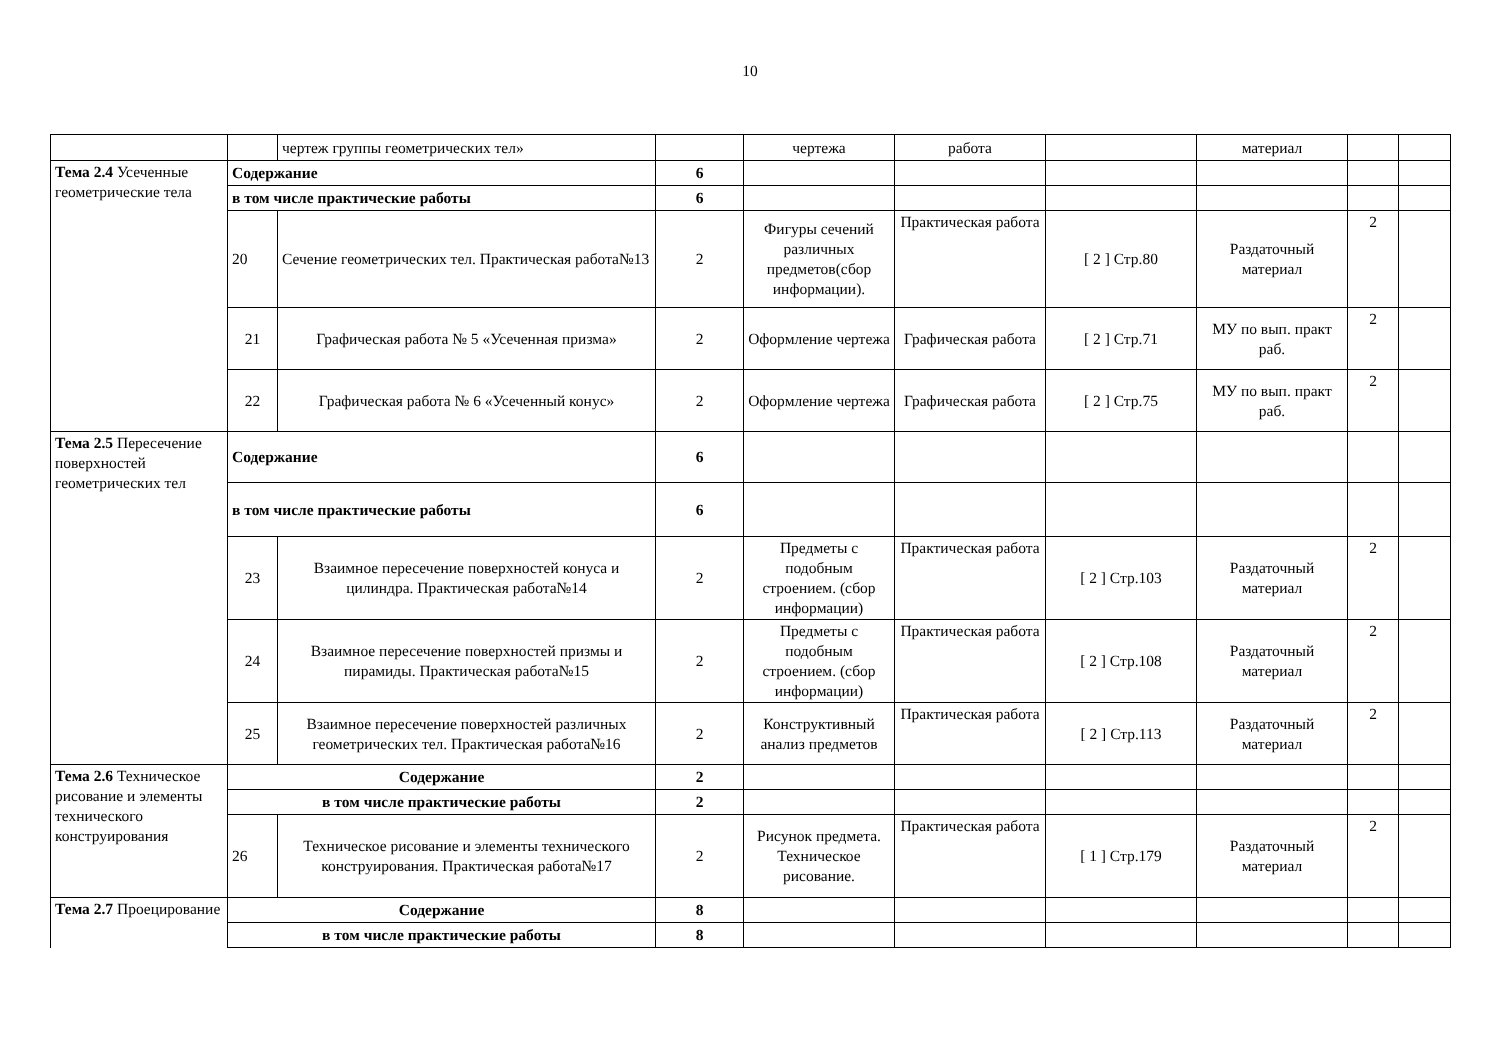10
| | | чертеж группы геометрических тел» | | чертежа | работа | | материал | | |
| Тема 2.4 Усеченные геометрические тела | Содержание | | 6 | | | | | | |
| | в том числе практические работы | | 6 | | | | | | |
| | 20 | Сечение геометрических тел. Практическая работа№13 | 2 | Фигуры сечений различных предметов(сбор информации). | Практическая работа | [ 2 ] Стр.80 | Раздаточный материал | 2 | |
| | 21 | Графическая работа № 5 «Усеченная призма» | 2 | Оформление чертежа | Графическая работа | [ 2 ] Стр.71 | МУ по вып. практ раб. | 2 | |
| | 22 | Графическая работа № 6 «Усеченный конус» | 2 | Оформление чертежа | Графическая работа | [ 2 ] Стр.75 | МУ по вып. практ раб. | 2 | |
| Тема 2.5 Пересечение поверхностей геометрических тел | Содержание | | 6 | | | | | | |
| | в том числе практические работы | | 6 | | | | | | |
| | 23 | Взаимное пересечение поверхностей конуса и цилиндра. Практическая работа№14 | 2 | Предметы с подобным строением. (сбор информации) | Практическая работа | [ 2 ] Стр.103 | Раздаточный материал | 2 | |
| | 24 | Взаимное пересечение поверхностей призмы и пирамиды. Практическая работа№15 | 2 | Предметы с подобным строением. (сбор информации) | Практическая работа | [ 2 ] Стр.108 | Раздаточный материал | 2 | |
| | 25 | Взаимное пересечение поверхностей различных геометрических тел. Практическая работа№16 | 2 | Конструктивный анализ предметов | Практическая работа | [ 2 ] Стр.113 | Раздаточный материал | 2 | |
| Тема 2.6 Техническое рисование и элементы технического конструирования | Содержание | | 2 | | | | | | |
| | в том числе практические работы | | 2 | | | | | | |
| | 26 | Техническое рисование и элементы технического конструирования. Практическая работа№17 | 2 | Рисунок предмета. Техническое рисование. | Практическая работа | [ 1 ] Стр.179 | Раздаточный материал | 2 | |
| Тема 2.7 Проецирование | Содержание | | 8 | | | | | | |
| | в том числе практические работы | | 8 | | | | | | |